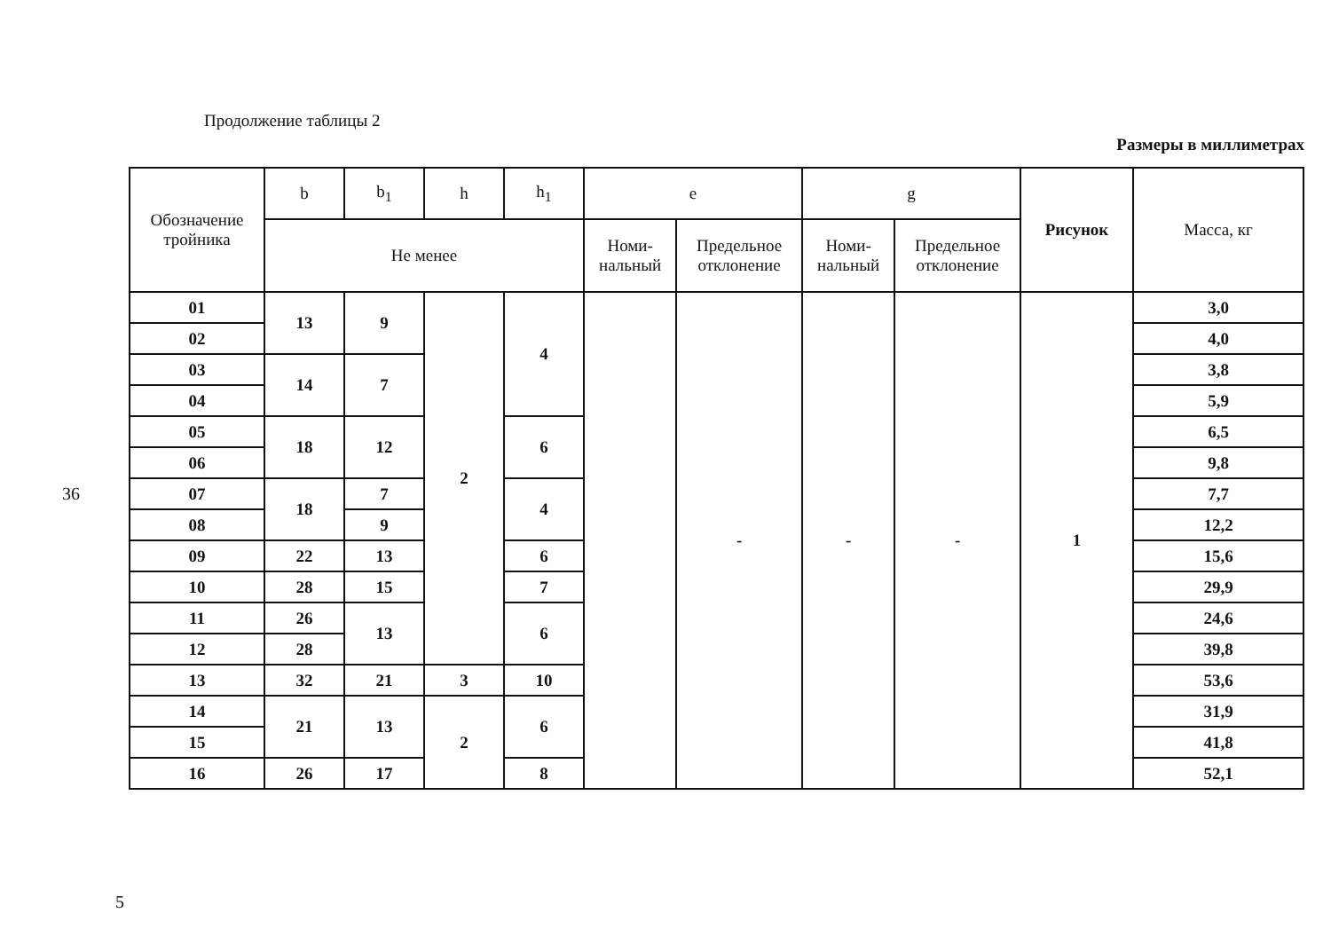36
Продолжение таблицы 2
Размеры в миллиметрах
| Обозначение тройника | b | b<sub>1</sub> | h | h<sub>1</sub> | e | | g | | Рисунок | Масса, кг |
| --- | --- | --- | --- | --- | --- | --- | --- | --- | --- | --- |
| | Не менее | | | | Номи- нальный | Предельное отклонение | Номи- нальный | Предельное отклонение | | |
| 01 | 13 | 9 | 2 | 4 | | - | - | - | 1 | 3,0 |
| 02 | | | | | | | | | | 4,0 |
| 03 | 14 | 7 | | | | | | | | 3,8 |
| 04 | | | | | | | | | | 5,9 |
| 05 | 18 | 12 | | 6 | | | | | | 6,5 |
| 06 | | | | | | | | | | 9,8 |
| 07 | 18 | 7 | | 4 | | | | | | 7,7 |
| 08 | | 9 | | | | | | | | 12,2 |
| 09 | 22 | 13 | | 6 | | | | | | 15,6 |
| 10 | 28 | 15 | | 7 | | | | | | 29,9 |
| 11 | 26 | 13 | | 6 | | | | | | 24,6 |
| 12 | 28 | | | | | | | | | 39,8 |
| 13 | 32 | 21 | 3 | 10 | | | | | | 53,6 |
| 14 | 21 | 13 | 2 | 6 | | | | | | 31,9 |
| 15 | | | | | | | | | | 41,8 |
| 16 | 26 | 17 | | 8 | | | | | | 52,1 |
5